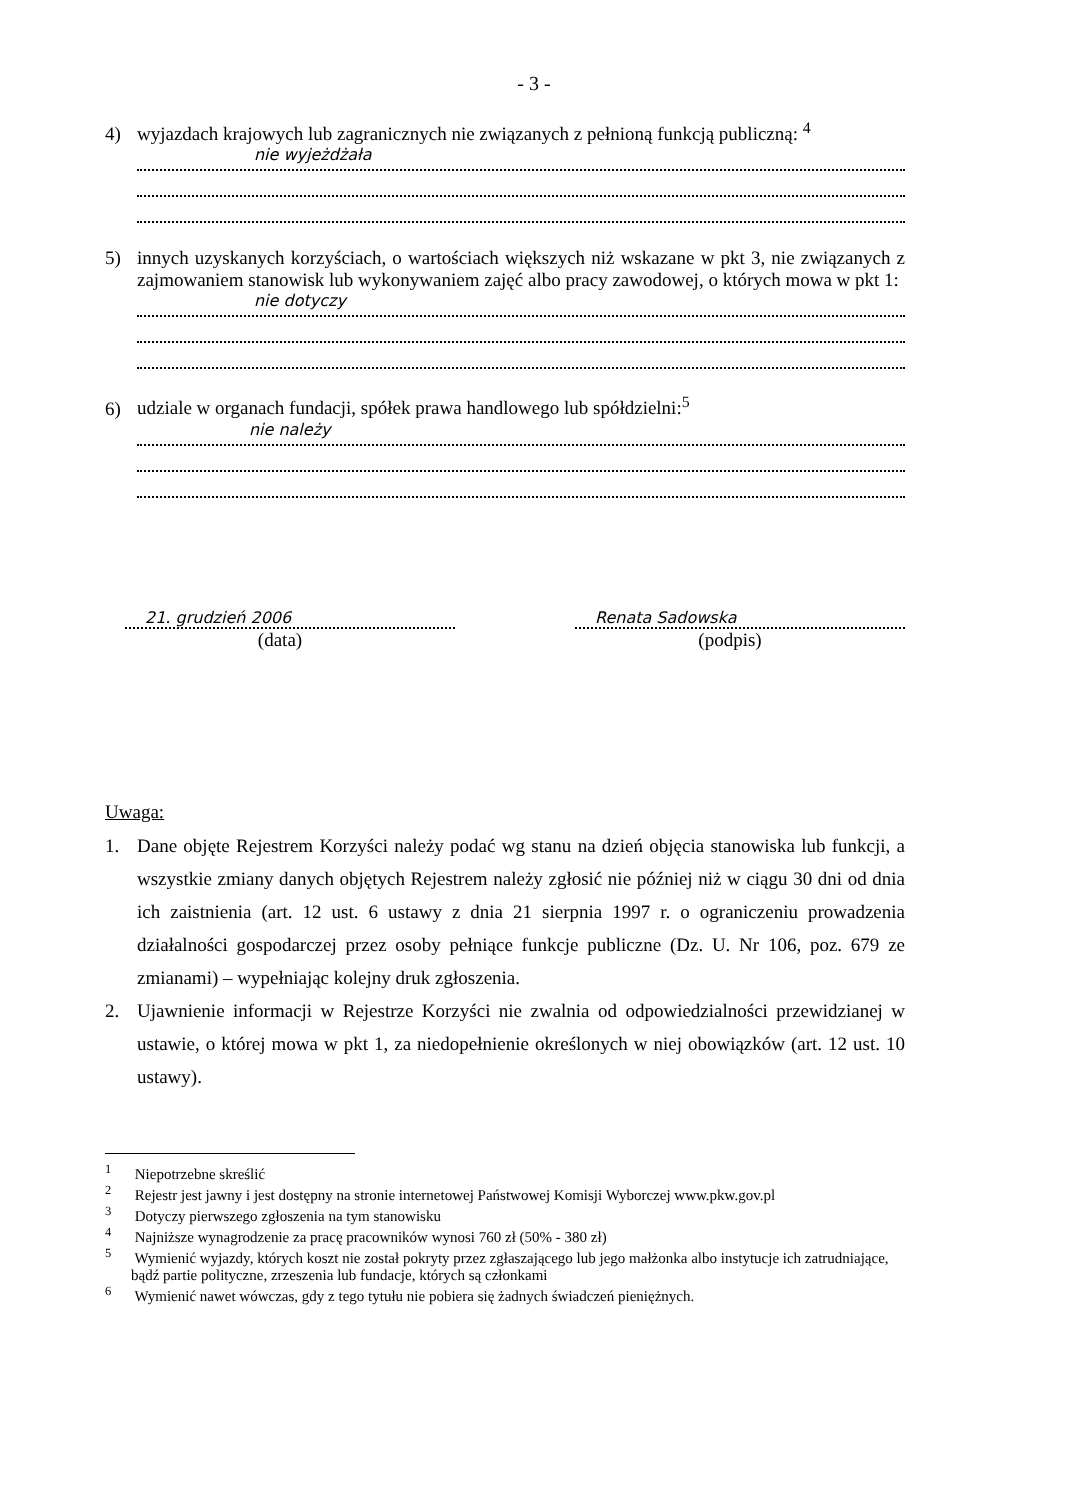- 3 -
4) wyjazdach krajowych lub zagranicznych nie związanych z pełnioną funkcją publiczną: <sup>4</sup>
nie wyjeżdżała
5) innych uzyskanych korzyściach, o wartościach większych niż wskazane w pkt 3, nie związanych z zajmowaniem stanowisk lub wykonywaniem zajęć albo pracy zawodowej, o których mowa w pkt 1:
nie dotyczy
6) udziale w organach fundacji, spółek prawa handlowego lub spółdzielni:<sup>5</sup>
nie należy
21. grudzień 2006
(data)
Renata Sadowska
(podpis)
Uwaga:
1. Dane objęte Rejestrem Korzyści należy podać wg stanu na dzień objęcia stanowiska lub funkcji, a wszystkie zmiany danych objętych Rejestrem należy zgłosić nie później niż w ciągu 30 dni od dnia ich zaistnienia (art. 12 ust. 6 ustawy z dnia 21 sierpnia 1997 r. o ograniczeniu prowadzenia działalności gospodarczej przez osoby pełniące funkcje publiczne (Dz. U. Nr 106, poz. 679 ze zmianami) – wypełniając kolejny druk zgłoszenia.
2. Ujawnienie informacji w Rejestrze Korzyści nie zwalnia od odpowiedzialności przewidzianej w ustawie, o której mowa w pkt 1, za niedopełnienie określonych w niej obowiązków (art. 12 ust. 10 ustawy).
<sup>1</sup> Niepotrzebne skreślić
<sup>2</sup> Rejestr jest jawny i jest dostępny na stronie internetowej Państwowej Komisji Wyborczej www.pkw.gov.pl
<sup>3</sup> Dotyczy pierwszego zgłoszenia na tym stanowisku
<sup>4</sup> Najniższe wynagrodzenie za pracę pracowników wynosi 760 zł (50% - 380 zł)
<sup>5</sup> Wymienić wyjazdy, których koszt nie został pokryty przez zgłaszającego lub jego małżonka albo instytucje ich zatrudniające, bądź partie polityczne, zrzeszenia lub fundacje, których są członkami
<sup>6</sup> Wymienić nawet wówczas, gdy z tego tytułu nie pobiera się żadnych świadczeń pieniężnych.